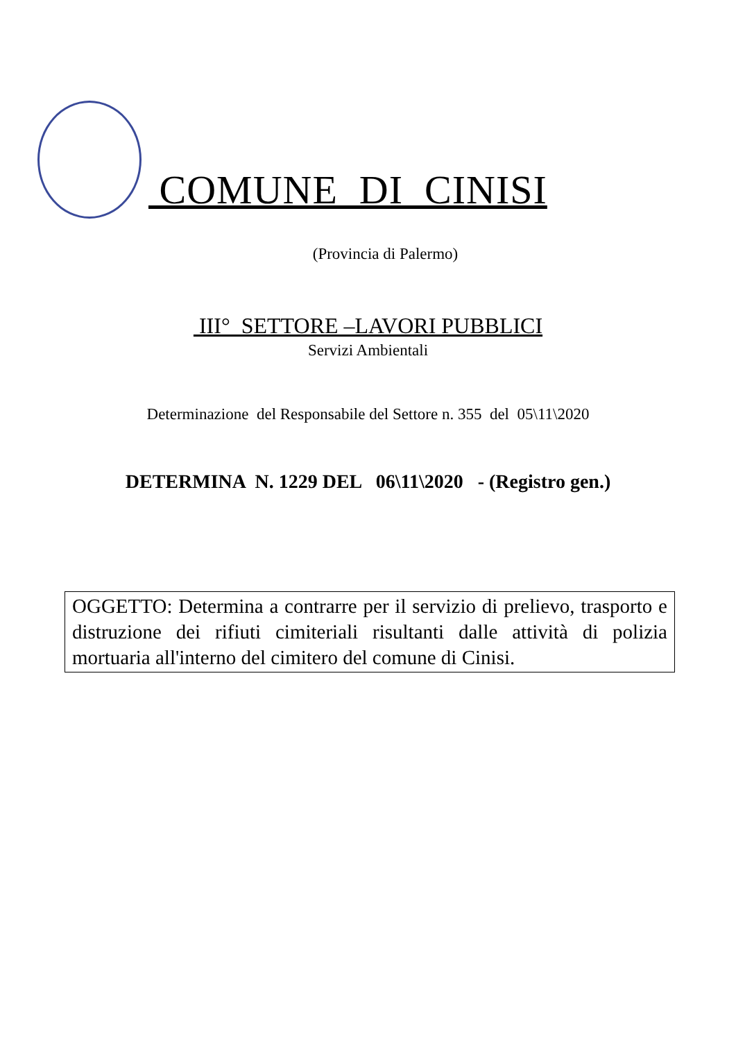COMUNE DI CINISI
(Provincia di Palermo)
III° SETTORE –LAVORI PUBBLICI
Servizi Ambientali
Determinazione del Responsabile del Settore n. 355 del 05\11\2020
DETERMINA N. 1229 DEL 06\11\2020 - (Registro gen.)
OGGETTO: Determina a contrarre per il servizio di prelievo, trasporto e distruzione dei rifiuti cimiteriali risultanti dalle attività di polizia mortuaria all'interno del cimitero del comune di Cinisi.